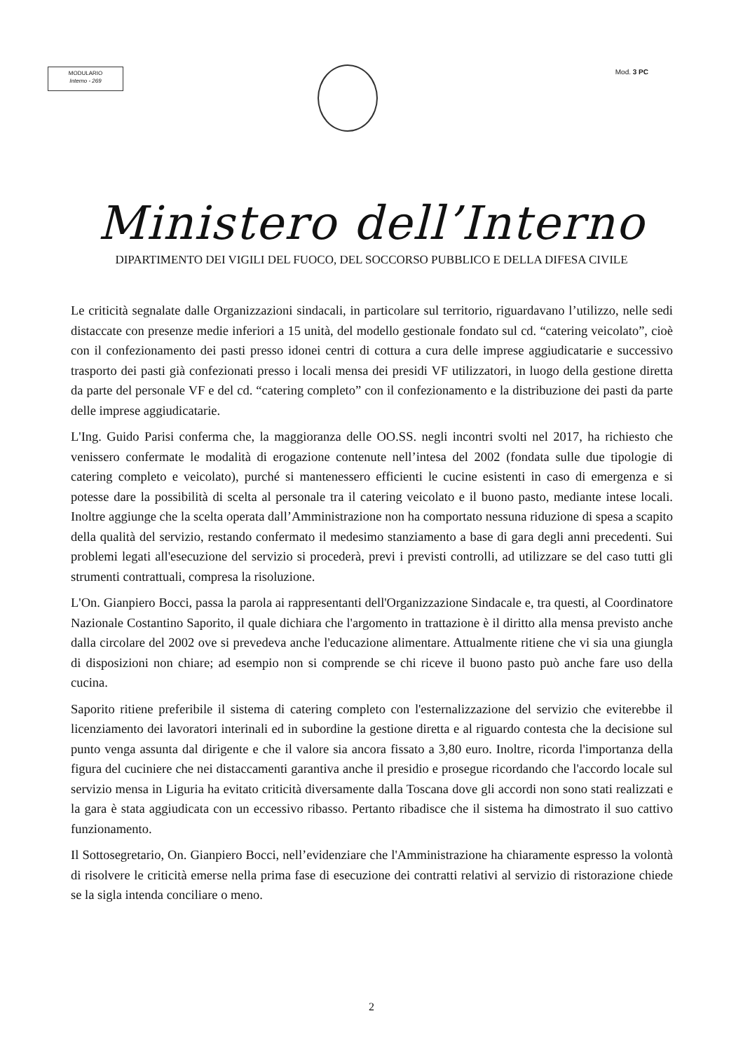MODULARIO
Interno - 269
Mod. 3 PC
Ministero dell’Interno
DIPARTIMENTO DEI VIGILI DEL FUOCO, DEL SOCCORSO PUBBLICO E DELLA DIFESA CIVILE
Le criticità segnalate dalle Organizzazioni sindacali, in particolare sul territorio, riguardavano l’utilizzo, nelle sedi distaccate con presenze medie inferiori a 15 unità, del modello gestionale fondato sul cd. “catering veicolato”, cioè con il confezionamento dei pasti presso idonei centri di cottura a cura delle imprese aggiudicatarie e successivo trasporto dei pasti già confezionati presso i locali mensa dei presidi VF utilizzatori, in luogo della gestione diretta da parte del personale VF e del cd. “catering completo” con il confezionamento e la distribuzione dei pasti da parte delle imprese aggiudicatarie.
L'Ing. Guido Parisi conferma che, la maggioranza delle OO.SS. negli incontri svolti nel 2017, ha richiesto che venissero confermate le modalità di erogazione contenute nell’intesa del 2002 (fondata sulle due tipologie di catering completo e veicolato), purché si mantenessero efficienti le cucine esistenti in caso di emergenza e si potesse dare la possibilità di scelta al personale tra il catering veicolato e il buono pasto, mediante intese locali. Inoltre aggiunge che la scelta operata dall’Amministrazione non ha comportato nessuna riduzione di spesa a scapito della qualità del servizio, restando confermato il medesimo stanziamento a base di gara degli anni precedenti. Sui problemi legati all'esecuzione del servizio si procederà, previ i previsti controlli, ad utilizzare se del caso tutti gli strumenti contrattuali, compresa la risoluzione.
L'On. Gianpiero Bocci, passa la parola ai rappresentanti dell'Organizzazione Sindacale e, tra questi, al Coordinatore Nazionale Costantino Saporito, il quale dichiara che l'argomento in trattazione è il diritto alla mensa previsto anche dalla circolare del 2002 ove si prevedeva anche l'educazione alimentare. Attualmente ritiene che vi sia una giungla di disposizioni non chiare; ad esempio non si comprende se chi riceve il buono pasto può anche fare uso della cucina.
Saporito ritiene preferibile il sistema di catering completo con l'esternalizzazione del servizio che eviterebbe il licenziamento dei lavoratori interinali ed in subordine la gestione diretta e al riguardo contesta che la decisione sul punto venga assunta dal dirigente e che il valore sia ancora fissato a 3,80 euro. Inoltre, ricorda l'importanza della figura del cuciniere che nei distaccamenti garantiva anche il presidio e prosegue ricordando che l'accordo locale sul servizio mensa in Liguria ha evitato criticità diversamente dalla Toscana dove gli accordi non sono stati realizzati e la gara è stata aggiudicata con un eccessivo ribasso. Pertanto ribadisce che il sistema ha dimostrato il suo cattivo funzionamento.
Il Sottosegretario, On. Gianpiero Bocci, nell’evidenziare che l'Amministrazione ha chiaramente espresso la volontà di risolvere le criticità emerse nella prima fase di esecuzione dei contratti relativi al servizio di ristorazione chiede se la sigla intenda conciliare o meno.
2